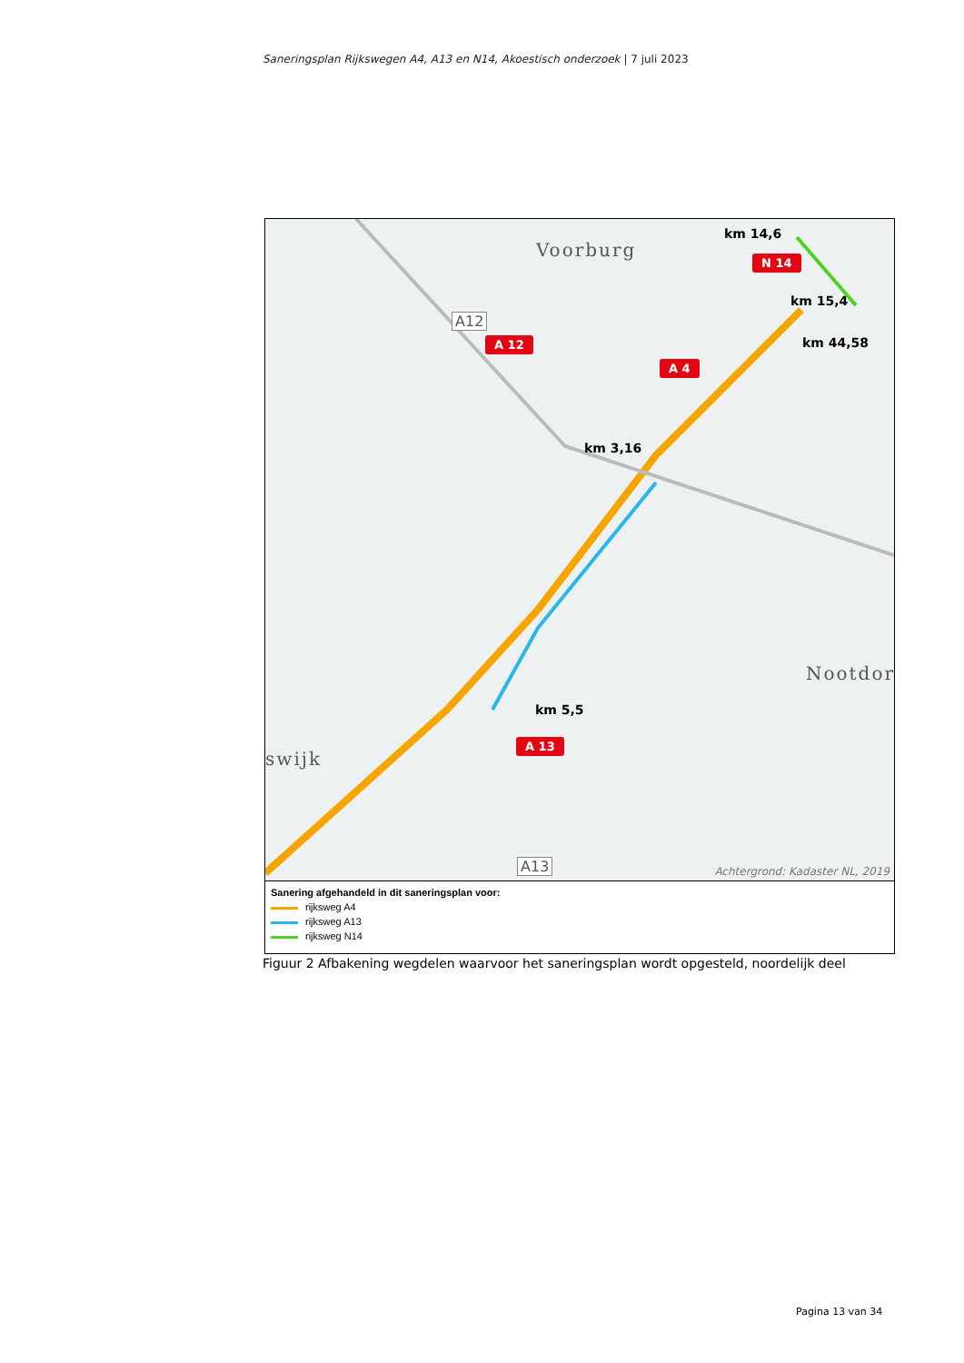Saneringsplan Rijkswegen A4, A13 en N14, Akoestisch onderzoek | 7 juli 2023
Voorburg
Nootdor
swijk
km 14,6
N 14
km 15,4
km 44,58
A 12
A 4
km 3,16
km 5,5
A 13
A12
A13 Achtergrond: Kadaster NL, 2019
Sanering afgehandeld in dit saneringsplan voor:
rijksweg A4
rijksweg A13
rijksweg N14
Figuur 2 Afbakening wegdelen waarvoor het saneringsplan wordt opgesteld, noordelijk deel
Pagina 13 van 34